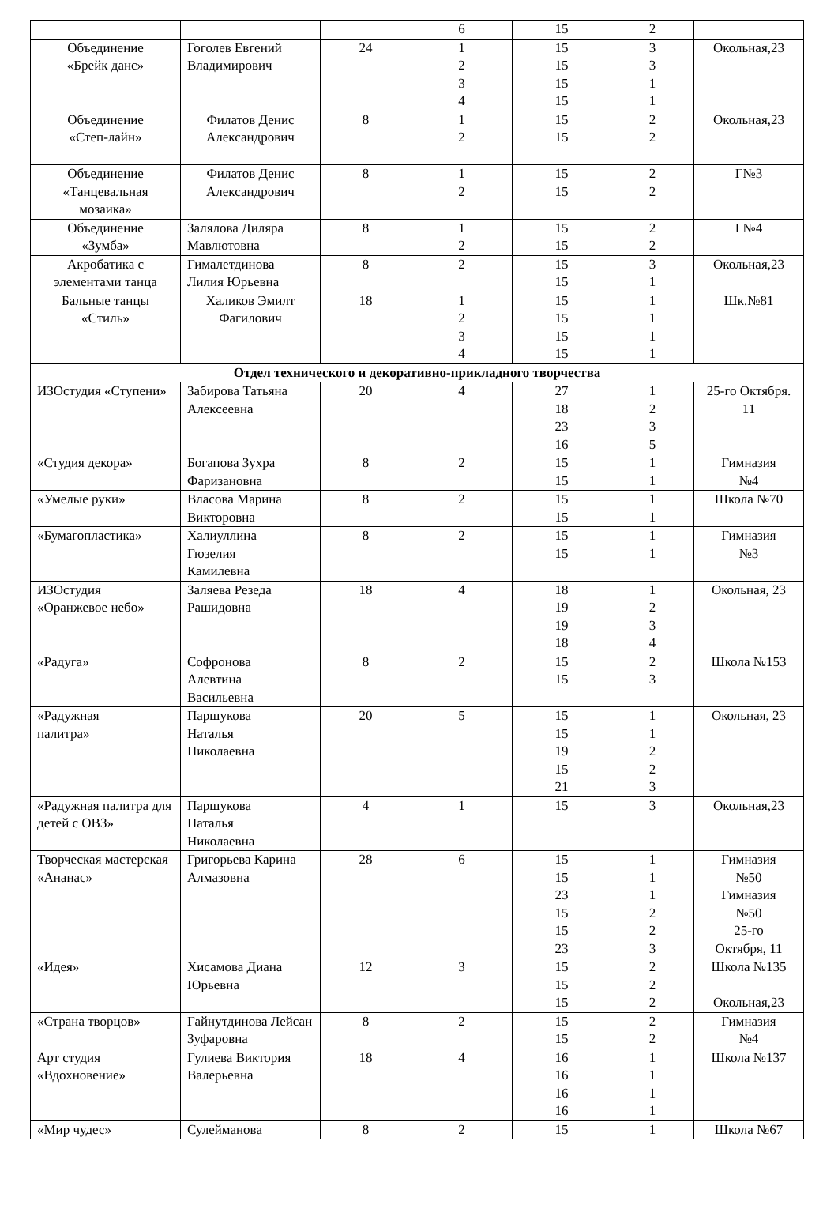| | | | 6 | 15 | 2 | |
| Объединение «Брейк данс» | Гоголев Евгений Владимирович | 24 | 1 2 3 4 | 15 15 15 15 | 3 3 1 1 | Окольная,23 |
| Объединение «Степ-лайн» | Филатов Денис Александрович | 8 | 1 2 | 15 15 | 2 2 | Окольная,23 |
| Объединение «Танцевальная мозаика» | Филатов Денис Александрович | 8 | 1 2 | 15 15 | 2 2 | Г№3 |
| Объединение «Зумба» | Залялова Диляра Мавлютовна | 8 | 1 2 | 15 15 | 2 2 | Г№4 |
| Акробатика с элементами танца | Гималетдинова Лилия Юрьевна | 8 | 2 | 15 15 | 3 1 | Окольная,23 |
| Бальные танцы «Стиль» | Халиков Эмилт Фагилович | 18 | 1 2 3 4 | 15 15 15 15 | 1 1 1 1 | Шк.№81 |
| Отдел технического и декоративно-прикладного творчества | | | | | | |
| ИЗОстудия «Ступени» | Забирова Татьяна Алексеевна | 20 | 4 | 27 18 23 16 | 1 2 3 5 | 25-го Октября. 11 |
| «Студия декора» | Богапова Зухра Фаризановна | 8 | 2 | 15 15 | 1 1 | Гимназия №4 |
| «Умелые руки» | Власова Марина Викторовна | 8 | 2 | 15 15 | 1 1 | Школа №70 |
| «Бумагопластика» | Халиуллина Гюзелия Камилевна | 8 | 2 | 15 15 | 1 1 | Гимназия №3 |
| ИЗОстудия «Оранжевое небо» | Заляева Резеда Рашидовна | 18 | 4 | 18 19 19 18 | 1 2 3 4 | Окольная, 23 |
| «Радуга» | Софронова Алевтина Васильевна | 8 | 2 | 15 15 | 2 3 | Школа №153 |
| «Радужная палитра» | Паршукова Наталья Николаевна | 20 | 5 | 15 15 19 15 21 | 1 1 2 2 3 | Окольная, 23 |
| «Радужная палитра для детей с ОВЗ» | Паршукова Наталья Николаевна | 4 | 1 | 15 | 3 | Окольная,23 |
| Творческая мастерская «Ананас» | Григорьева Карина Алмазовна | 28 | 6 | 15 15 23 15 15 23 | 1 1 1 2 2 3 | Гимназия №50 Гимназия №50 25-го Октября, 11 |
| «Идея» | Хисамова Диана Юрьевна | 12 | 3 | 15 15 15 | 2 2 2 | Школа №135 Окольная,23 |
| «Страна творцов» | Гайнутдинова Лейсан Зуфаровна | 8 | 2 | 15 15 | 2 2 | Гимназия №4 |
| Арт студия «Вдохновение» | Гулиева Виктория Валерьевна | 18 | 4 | 16 16 16 16 | 1 1 1 1 | Школа №137 |
| «Мир чудес» | Сулейманова | 8 | 2 | 15 | 1 | Школа №67 |